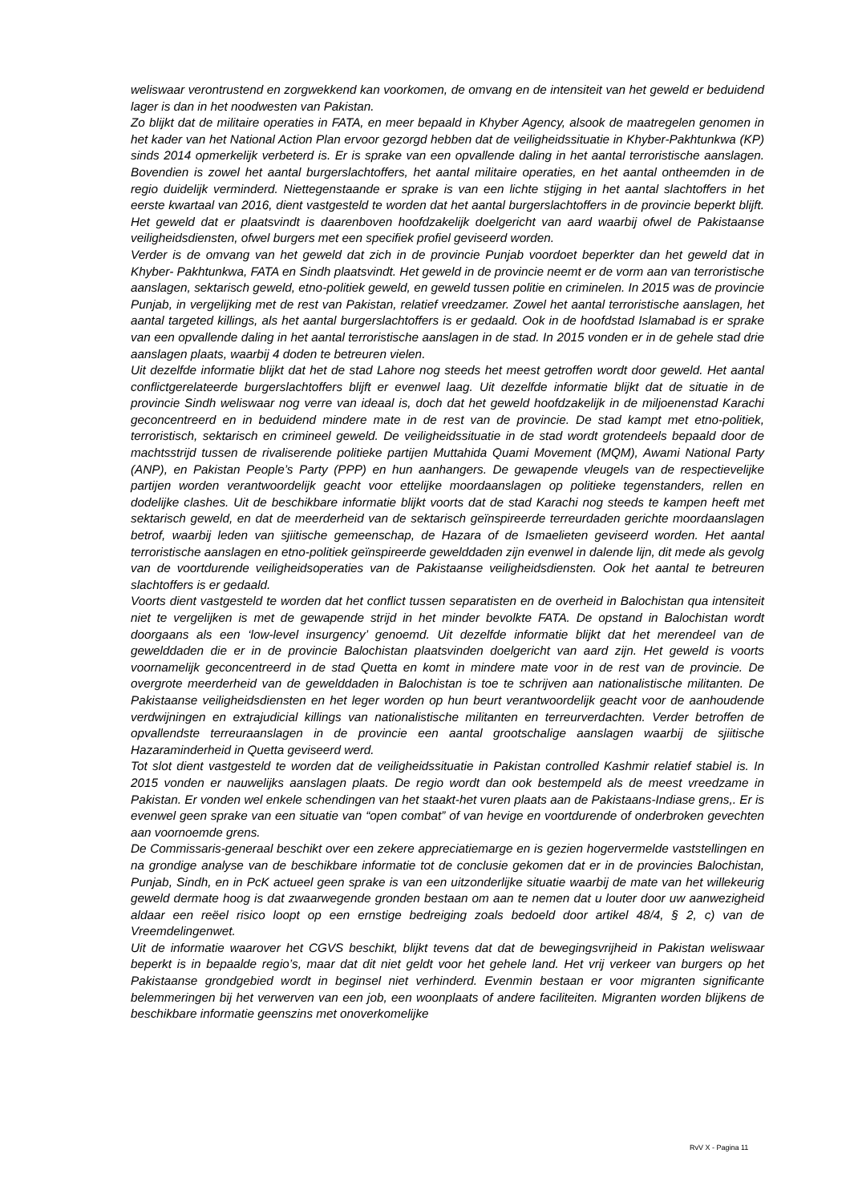weliswaar verontrustend en zorgwekkend kan voorkomen, de omvang en de intensiteit van het geweld er beduidend lager is dan in het noodwesten van Pakistan.
Zo blijkt dat de militaire operaties in FATA, en meer bepaald in Khyber Agency, alsook de maatregelen genomen in het kader van het National Action Plan ervoor gezorgd hebben dat de veiligheidssituatie in Khyber-Pakhtunkwa (KP) sinds 2014 opmerkelijk verbeterd is. Er is sprake van een opvallende daling in het aantal terroristische aanslagen. Bovendien is zowel het aantal burgerslachtoffers, het aantal militaire operaties, en het aantal ontheemden in de regio duidelijk verminderd. Niettegenstaande er sprake is van een lichte stijging in het aantal slachtoffers in het eerste kwartaal van 2016, dient vastgesteld te worden dat het aantal burgerslachtoffers in de provincie beperkt blijft. Het geweld dat er plaatsvindt is daarenboven hoofdzakelijk doelgericht van aard waarbij ofwel de Pakistaanse veiligheidsdiensten, ofwel burgers met een specifiek profiel geviseerd worden.
Verder is de omvang van het geweld dat zich in de provincie Punjab voordoet beperkter dan het geweld dat in Khyber- Pakhtunkwa, FATA en Sindh plaatsvindt. Het geweld in de provincie neemt er de vorm aan van terroristische aanslagen, sektarisch geweld, etno-politiek geweld, en geweld tussen politie en criminelen. In 2015 was de provincie Punjab, in vergelijking met de rest van Pakistan, relatief vreedzamer. Zowel het aantal terroristische aanslagen, het aantal targeted killings, als het aantal burgerslachtoffers is er gedaald. Ook in de hoofdstad Islamabad is er sprake van een opvallende daling in het aantal terroristische aanslagen in de stad. In 2015 vonden er in de gehele stad drie aanslagen plaats, waarbij 4 doden te betreuren vielen.
Uit dezelfde informatie blijkt dat het de stad Lahore nog steeds het meest getroffen wordt door geweld. Het aantal conflictgerelateerde burgerslachtoffers blijft er evenwel laag. Uit dezelfde informatie blijkt dat de situatie in de provincie Sindh weliswaar nog verre van ideaal is, doch dat het geweld hoofdzakelijk in de miljoenenstad Karachi geconcentreerd en in beduidend mindere mate in de rest van de provincie. De stad kampt met etno-politiek, terroristisch, sektarisch en crimineel geweld. De veiligheidssituatie in de stad wordt grotendeels bepaald door de machtsstrijd tussen de rivaliserende politieke partijen Muttahida Quami Movement (MQM), Awami National Party (ANP), en Pakistan People’s Party (PPP) en hun aanhangers. De gewapende vleugels van de respectievelijke partijen worden verantwoordelijk geacht voor ettelijke moordaanslagen op politieke tegenstanders, rellen en dodelijke clashes. Uit de beschikbare informatie blijkt voorts dat de stad Karachi nog steeds te kampen heeft met sektarisch geweld, en dat de meerderheid van de sektarisch geïnspireerde terreurdaden gerichte moordaanslagen betrof, waarbij leden van sjiitische gemeenschap, de Hazara of de Ismaelieten geviseerd worden. Het aantal terroristische aanslagen en etno-politiek geïnspireerde gewelddaden zijn evenwel in dalende lijn, dit mede als gevolg van de voortdurende veiligheidsoperaties van de Pakistaanse veiligheidsdiensten. Ook het aantal te betreuren slachtoffers is er gedaald.
Voorts dient vastgesteld te worden dat het conflict tussen separatisten en de overheid in Balochistan qua intensiteit niet te vergelijken is met de gewapende strijd in het minder bevolkte FATA. De opstand in Balochistan wordt doorgaans als een ‘low-level insurgency’ genoemd. Uit dezelfde informatie blijkt dat het merendeel van de gewelddaden die er in de provincie Balochistan plaatsvinden doelgericht van aard zijn. Het geweld is voorts voornamelijk geconcentreerd in de stad Quetta en komt in mindere mate voor in de rest van de provincie. De overgrote meerderheid van de gewelddaden in Balochistan is toe te schrijven aan nationalistische militanten. De Pakistaanse veiligheidsdiensten en het leger worden op hun beurt verantwoordelijk geacht voor de aanhoudende verdwijningen en extrajudicial killings van nationalistische militanten en terreurverdachten. Verder betroffen de opvallendste terreuraanslagen in de provincie een aantal grootschalige aanslagen waarbij de sjiitische Hazaraminderheid in Quetta geviseerd werd.
Tot slot dient vastgesteld te worden dat de veiligheidssituatie in Pakistan controlled Kashmir relatief stabiel is. In 2015 vonden er nauwelijks aanslagen plaats. De regio wordt dan ook bestempeld als de meest vreedzame in Pakistan. Er vonden wel enkele schendingen van het staakt-het vuren plaats aan de Pakistaans-Indiase grens,. Er is evenwel geen sprake van een situatie van “open combat” of van hevige en voortdurende of onderbroken gevechten aan voornoemde grens.
De Commissaris-generaal beschikt over een zekere appreciatiemarge en is gezien hogervermelde vaststellingen en na grondige analyse van de beschikbare informatie tot de conclusie gekomen dat er in de provincies Balochistan, Punjab, Sindh, en in PcK actueel geen sprake is van een uitzonderlijke situatie waarbij de mate van het willekeurig geweld dermate hoog is dat zwaarwegende gronden bestaan om aan te nemen dat u louter door uw aanwezigheid aldaar een reëel risico loopt op een ernstige bedreiging zoals bedoeld door artikel 48/4, § 2, c) van de Vreemdelingenwet.
Uit de informatie waarover het CGVS beschikt, blijkt tevens dat dat de bewegingsvrijheid in Pakistan weliswaar beperkt is in bepaalde regio’s, maar dat dit niet geldt voor het gehele land. Het vrij verkeer van burgers op het Pakistaanse grondgebied wordt in beginsel niet verhinderd. Evenmin bestaan er voor migranten significante belemmeringen bij het verwerven van een job, een woonplaats of andere faciliteiten. Migranten worden blijkens de beschikbare informatie geenszins met onoverkomelijke
RvV X - Pagina 11